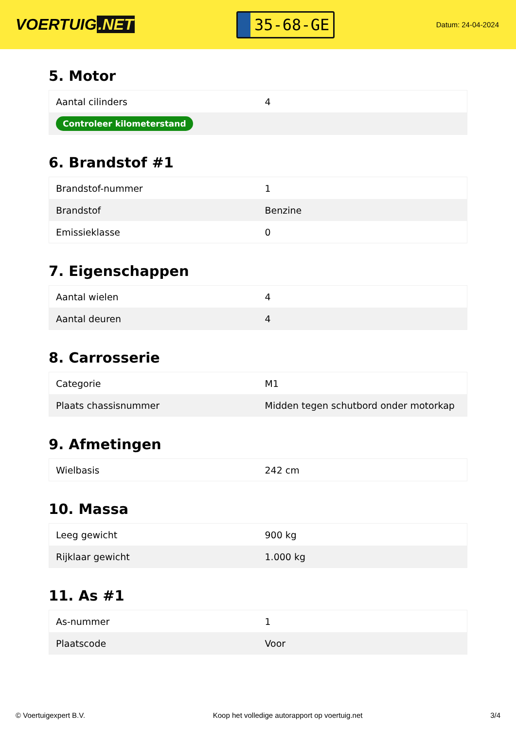VOERTUIG.NET
35-68-GE
Datum: 24-04-2024
5. Motor
| Aantal cilinders | 4 |
| Controleer kilometerstand | |
6. Brandstof #1
| Brandstof-nummer | 1 |
| Brandstof | Benzine |
| Emissieklasse | 0 |
7. Eigenschappen
| Aantal wielen | 4 |
| Aantal deuren | 4 |
8. Carrosserie
| Categorie | M1 |
| Plaats chassisnummer | Midden tegen schutbord onder motorkap |
9. Afmetingen
| Wielbasis | 242 cm |
10. Massa
| Leeg gewicht | 900 kg |
| Rijklaar gewicht | 1.000 kg |
11. As #1
| As-nummer | 1 |
| Plaatscode | Voor |
© Voertuigexpert B.V. Koop het volledige autorapport op voertuig.net 3/4